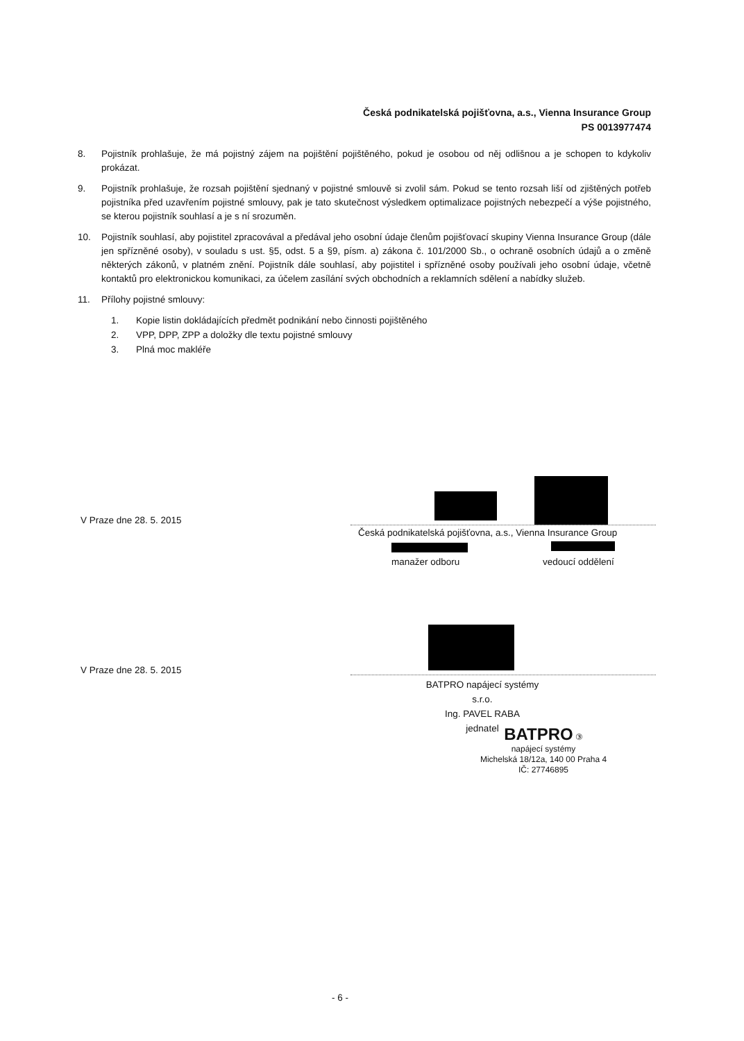Česká podnikatelská pojišťovna, a.s., Vienna Insurance Group
PS 0013977474
8. Pojistník prohlašuje, že má pojistný zájem na pojištění pojištěného, pokud je osobou od něj odlišnou a je schopen to kdykoliv prokázat.
9. Pojistník prohlašuje, že rozsah pojištění sjednaný v pojistné smlouvě si zvolil sám. Pokud se tento rozsah liší od zjištěných potřeb pojistníka před uzavřením pojistné smlouvy, pak je tato skutečnost výsledkem optimalizace pojistných nebezpečí a výše pojistného, se kterou pojistník souhlasí a je s ní srozuměn.
10. Pojistník souhlasí, aby pojistitel zpracovával a předával jeho osobní údaje členům pojišťovací skupiny Vienna Insurance Group (dále jen spřízněné osoby), v souladu s ust. §5, odst. 5 a §9, písm. a) zákona č. 101/2000 Sb., o ochraně osobních údajů a o změně některých zákonů, v platném znění. Pojistník dále souhlasí, aby pojistitel i spřízněné osoby používali jeho osobní údaje, včetně kontaktů pro elektronickou komunikaci, za účelem zasílání svých obchodních a reklamních sdělení a nabídky služeb.
11. Přílohy pojistné smlouvy:
1. Kopie listin dokládajících předmět podnikání nebo činnosti pojištěného
2. VPP, DPP, ZPP a doložky dle textu pojistné smlouvy
3. Plná moc makléře
V Praze dne 28. 5. 2015
Česká podnikatelská pojišťovna, a.s., Vienna Insurance Group
manažer odboru vedoucí oddělení
V Praze dne 28. 5. 2015
BATPRO napájecí systémy s.r.o.
Ing. PAVEL RABA
jednatel
BATPRO ③
napájecí systémy
Michelská 18/12a, 140 00 Praha 4
IČ: 27746895
- 6 -